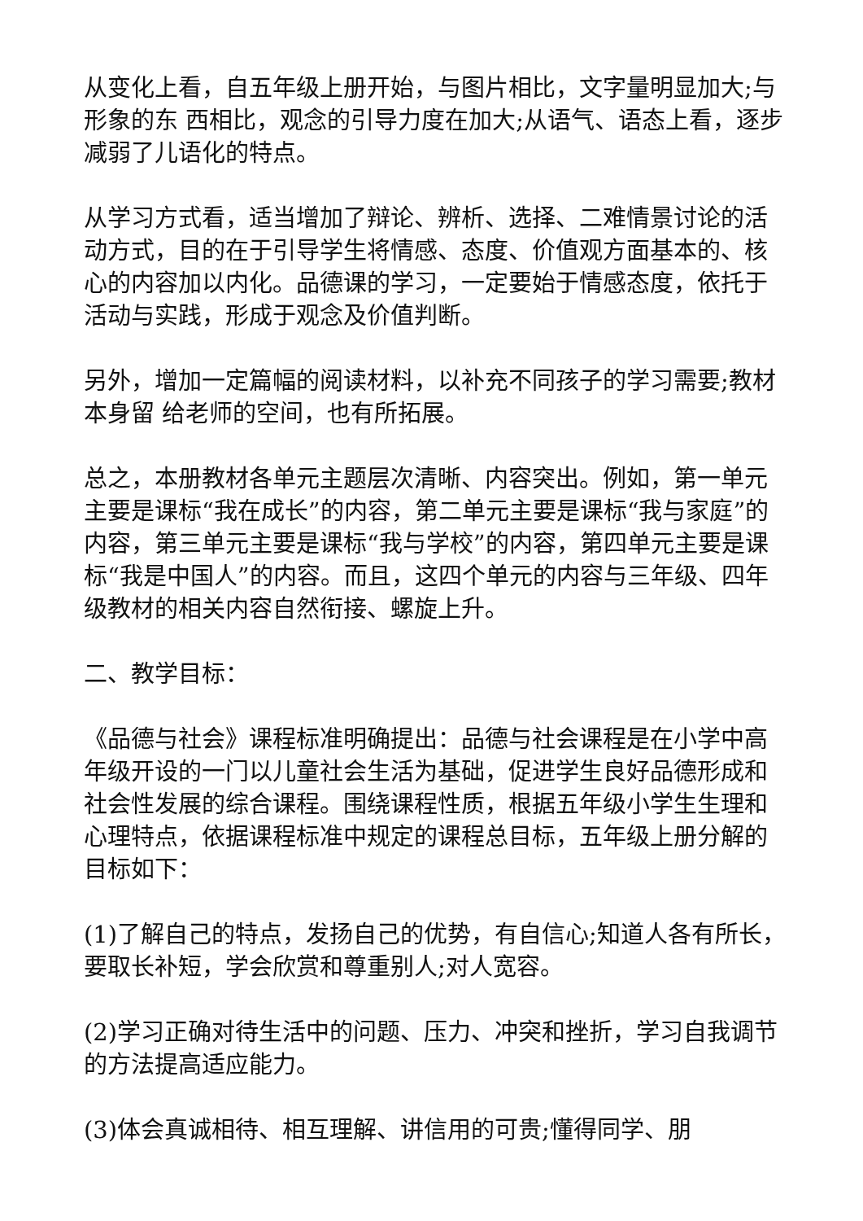从变化上看，自五年级上册开始，与图片相比，文字量明显加大;与形象的东 西相比，观念的引导力度在加大;从语气、语态上看，逐步减弱了儿语化的特点。
从学习方式看，适当增加了辩论、辨析、选择、二难情景讨论的活动方式，目的在于引导学生将情感、态度、价值观方面基本的、核心的内容加以内化。品德课的学习，一定要始于情感态度，依托于活动与实践，形成于观念及价值判断。
另外，增加一定篇幅的阅读材料，以补充不同孩子的学习需要;教材本身留 给老师的空间，也有所拓展。
总之，本册教材各单元主题层次清晰、内容突出。例如，第一单元主要是课标“我在成长”的内容，第二单元主要是课标“我与家庭”的内容，第三单元主要是课标“我与学校”的内容，第四单元主要是课标“我是中国人”的内容。而且，这四个单元的内容与三年级、四年级教材的相关内容自然衔接、螺旋上升。
二、教学目标：
《品德与社会》课程标准明确提出：品德与社会课程是在小学中高年级开设的一门以儿童社会生活为基础，促进学生良好品德形成和社会性发展的综合课程。围绕课程性质，根据五年级小学生生理和心理特点，依据课程标准中规定的课程总目标，五年级上册分解的目标如下：
(1)了解自己的特点，发扬自己的优势，有自信心;知道人各有所长，要取长补短，学会欣赏和尊重别人;对人宽容。
(2)学习正确对待生活中的问题、压力、冲突和挫折，学习自我调节的方法提高适应能力。
(3)体会真诚相待、相互理解、讲信用的可贵;懂得同学、朋